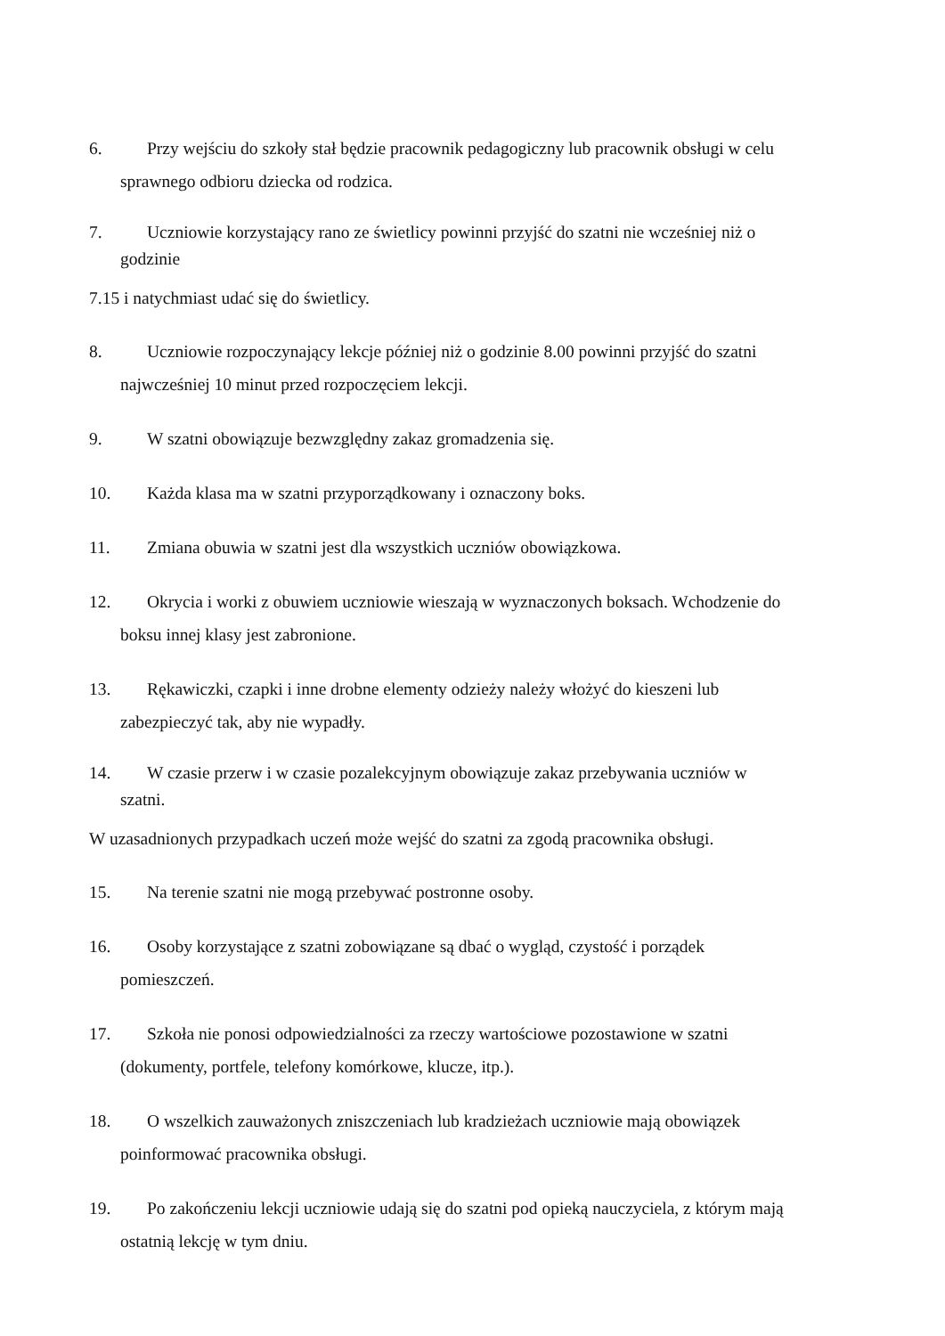6. Przy wejściu do szkoły stał będzie pracownik pedagogiczny lub pracownik obsługi w celu
sprawnego odbioru dziecka od rodzica.
7. Uczniowie korzystający rano ze świetlicy powinni przyjść do szatni nie wcześniej niż o
godzinie
7.15 i natychmiast udać się do świetlicy.
8. Uczniowie rozpoczynający lekcje później niż o godzinie 8.00 powinni przyjść do szatni
najwcześniej 10 minut przed rozpoczęciem lekcji.
9. W szatni obowiązuje bezwzględny zakaz gromadzenia się.
10. Każda klasa ma w szatni przyporządkowany i oznaczony boks.
11. Zmiana obuwia w szatni jest dla wszystkich uczniów obowiązkowa.
12. Okrycia i worki z obuwiem uczniowie wieszają w wyznaczonych boksach. Wchodzenie do
boksu innej klasy jest zabronione.
13. Rękawiczki, czapki i inne drobne elementy odzieży należy włożyć do kieszeni lub
zabezpieczyć tak, aby nie wypadły.
14. W czasie przerw i w czasie pozalekcyjnym obowiązuje zakaz przebywania uczniów w
szatni.
W uzasadnionych przypadkach uczeń może wejść do szatni za zgodą pracownika obsługi.
15. Na terenie szatni nie mogą przebywać postronne osoby.
16. Osoby korzystające z szatni zobowiązane są dbać o wygląd, czystość i porządek
pomieszczeń.
17. Szkoła nie ponosi odpowiedzialności za rzeczy wartościowe pozostawione w szatni
(dokumenty, portfele, telefony komórkowe, klucze, itp.).
18. O wszelkich zauważonych zniszczeniach lub kradzieżach uczniowie mają obowiązek
poinformować pracownika obsługi.
19. Po zakończeniu lekcji uczniowie udają się do szatni pod opieką nauczyciela, z którym mają
ostatnią lekcję w tym dniu.